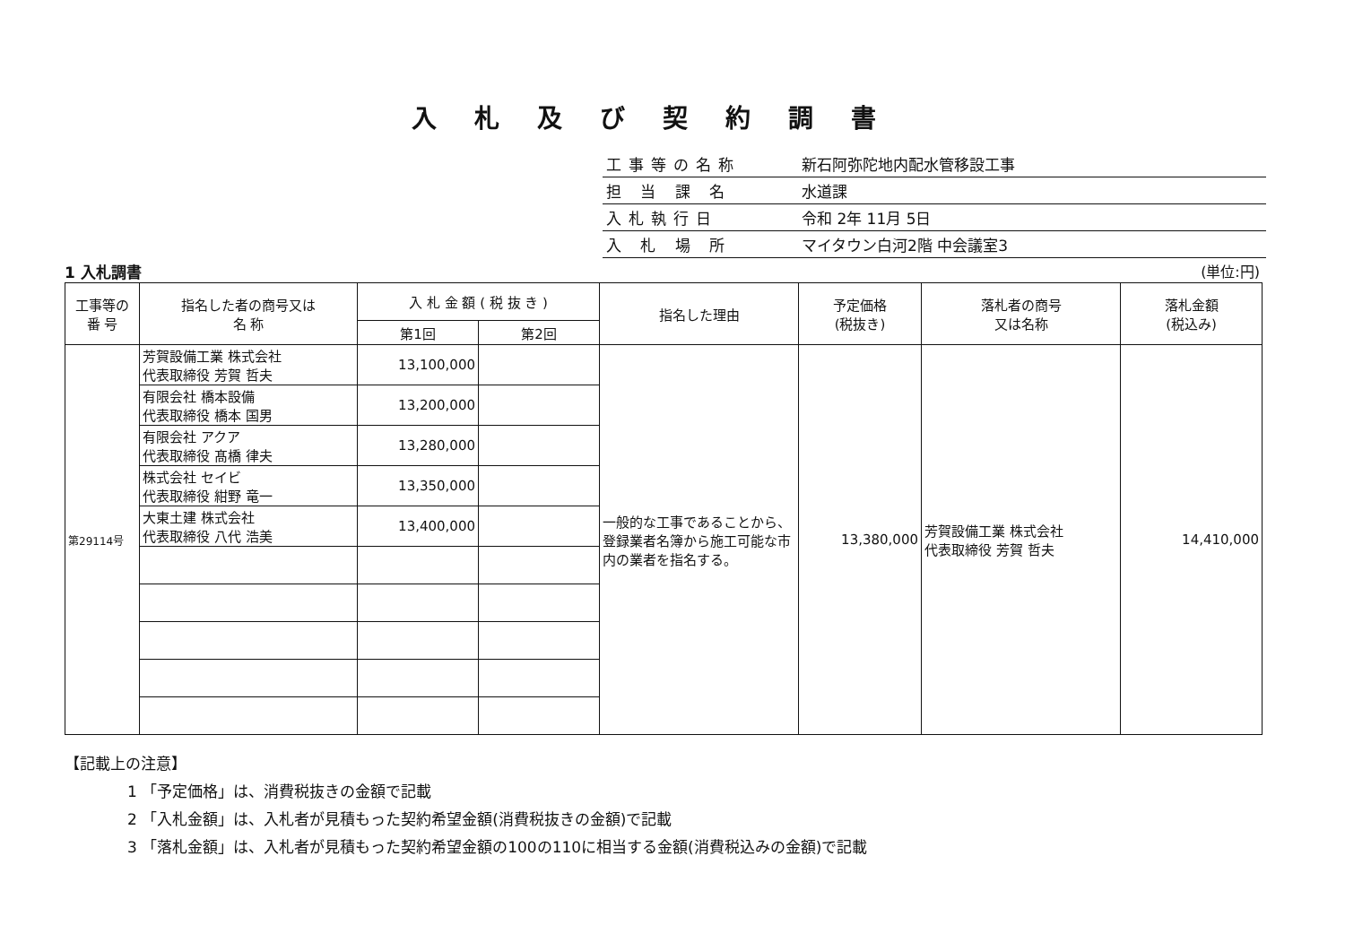入札及び契約調書
| 工事等の名称 | 新石阿弥陀地内配水管移設工事 |
| 担 当 課 名 | 水道課 |
| 入札執行日 | 令和 2年 11月 5日 |
| 入 札 場 所 | マイタウン白河2階 中会議室3 |
1 入札調書 (単位:円)
| 工事等の 番 号 | 指名した者の商号又は 名 称 | 入 札 金 額 ( 税 抜 き ) | | 指名した理由 | 予定価格 (税抜き) | 落札者の商号 又は名称 | 落札金額 (税込み) |
| --- | --- | --- | --- | --- | --- | --- | --- |
| | | 第1回 | 第2回 | | | | |
| 第29114号 | 芳賀設備工業 株式会社 代表取締役 芳賀 哲夫 | 13,100,000 | | 一般的な工事であることから、登録業者名簿から施工可能な市内の業者を指名する。 | 13,380,000 | 芳賀設備工業 株式会社 代表取締役 芳賀 哲夫 | 14,410,000 |
| | 有限会社 橋本設備 代表取締役 橋本 国男 | 13,200,000 | | | | | |
| | 有限会社 アクア 代表取締役 髙橋 律夫 | 13,280,000 | | | | | |
| | 株式会社 セイビ 代表取締役 紺野 竜一 | 13,350,000 | | | | | |
| | 大東土建 株式会社 代表取締役 八代 浩美 | 13,400,000 | | | | | |
【記載上の注意】
1 「予定価格」は、消費税抜きの金額で記載
2 「入札金額」は、入札者が見積もった契約希望金額(消費税抜きの金額)で記載
3 「落札金額」は、入札者が見積もった契約希望金額の100の110に相当する金額(消費税込みの金額)で記載